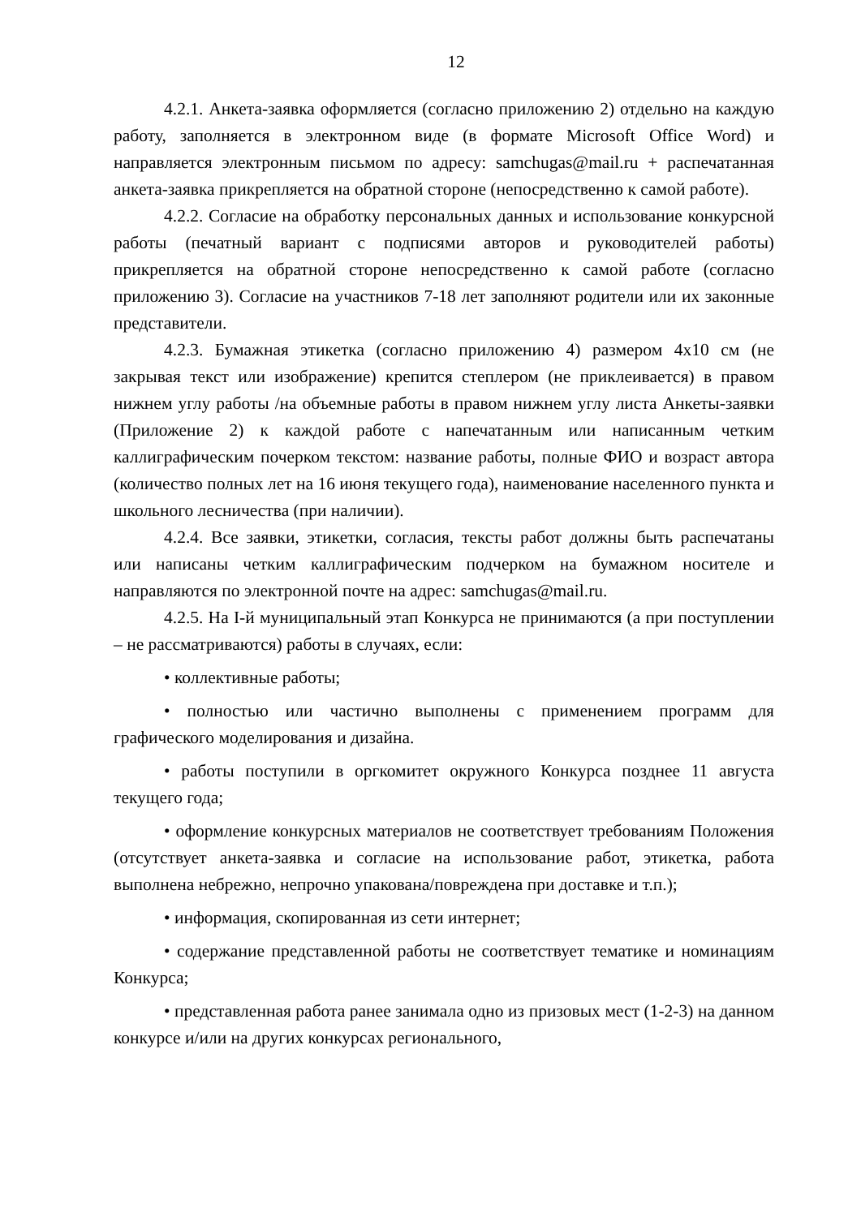12
4.2.1. Анкета-заявка оформляется (согласно приложению 2) отдельно на каждую работу, заполняется в электронном виде (в формате Microsoft Office Word) и направляется электронным письмом по адресу: samchugas@mail.ru + распечатанная анкета-заявка прикрепляется на обратной стороне (непосредственно к самой работе).
4.2.2. Согласие на обработку персональных данных и использование конкурсной работы (печатный вариант с подписями авторов и руководителей работы) прикрепляется на обратной стороне непосредственно к самой работе (согласно приложению 3). Согласие на участников 7-18 лет заполняют родители или их законные представители.
4.2.3. Бумажная этикетка (согласно приложению 4) размером 4х10 см (не закрывая текст или изображение) крепится степлером (не приклеивается) в правом нижнем углу работы /на объемные работы в правом нижнем углу листа Анкеты-заявки (Приложение 2) к каждой работе с напечатанным или написанным четким каллиграфическим почерком текстом: название работы, полные ФИО и возраст автора (количество полных лет на 16 июня текущего года), наименование населенного пункта и школьного лесничества (при наличии).
4.2.4. Все заявки, этикетки, согласия, тексты работ должны быть распечатаны или написаны четким каллиграфическим подчерком на бумажном носителе и направляются по электронной почте на адрес: samchugas@mail.ru.
4.2.5. На I-й муниципальный этап Конкурса не принимаются (а при поступлении – не рассматриваются) работы в случаях, если:
• коллективные работы;
• полностью или частично выполнены с применением программ для графического моделирования и дизайна.
• работы поступили в оргкомитет окружного Конкурса позднее 11 августа текущего года;
• оформление конкурсных материалов не соответствует требованиям Положения (отсутствует анкета-заявка и согласие на использование работ, этикетка, работа выполнена небрежно, непрочно упакована/повреждена при доставке и т.п.);
• информация, скопированная из сети интернет;
• содержание представленной работы не соответствует тематике и номинациям Конкурса;
• представленная работа ранее занимала одно из призовых мест (1-2-3) на данном конкурсе и/или на других конкурсах регионального,